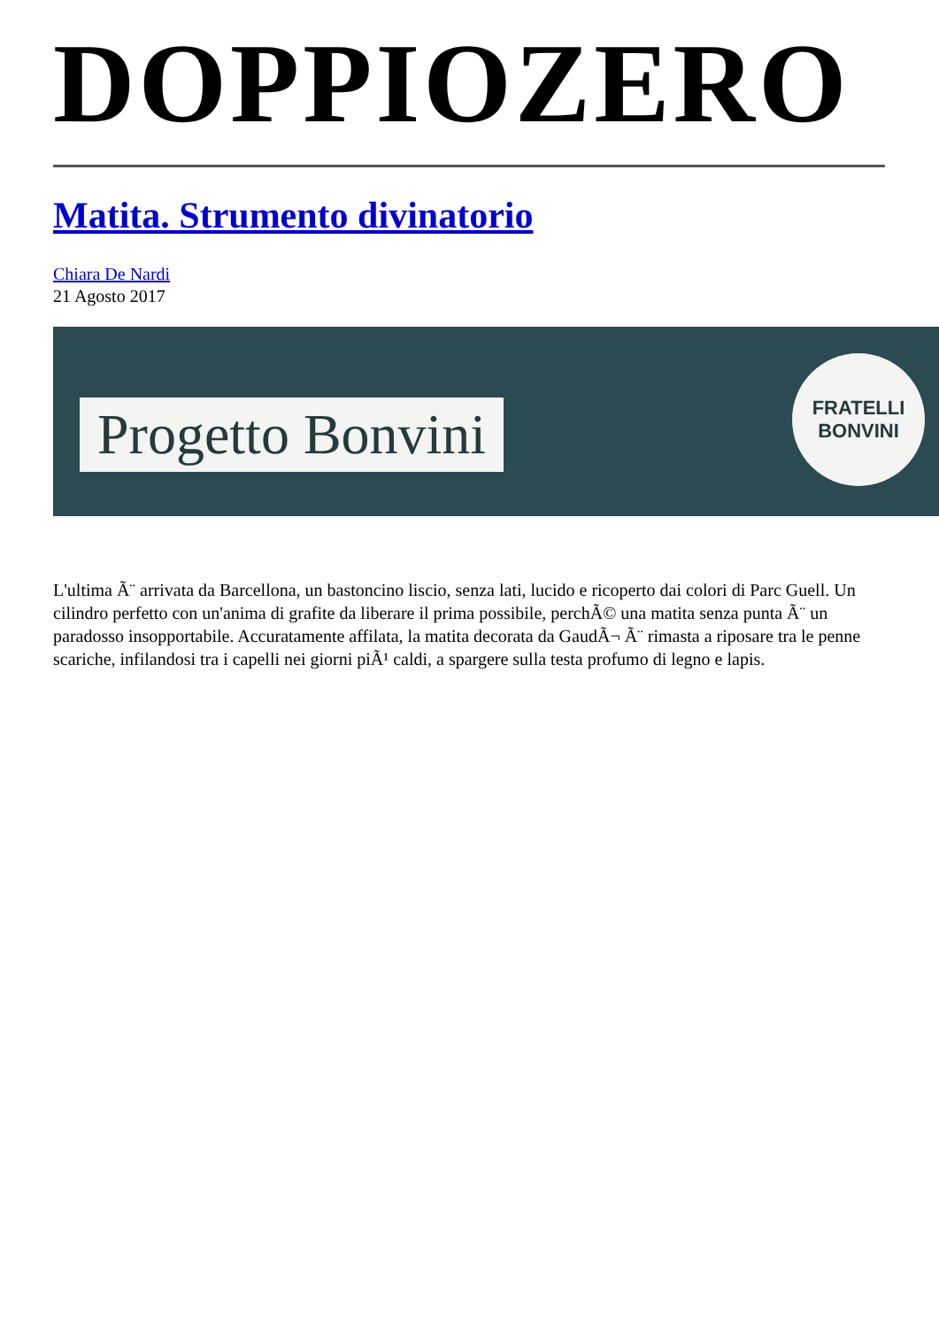DOPPIOZERO
Matita. Strumento divinatorio
Chiara De Nardi
21 Agosto 2017
Progetto Bonvini
FRATELLI
BONVINI
L'ultima Ã¨ arrivata da Barcellona, un bastoncino liscio, senza lati, lucido e ricoperto dai colori di Parc Guell. Un cilindro perfetto con un'anima di grafite da liberare il prima possibile, perchÃ© una matita senza punta Ã¨ un paradosso insopportabile. Accuratamente affilata, la matita decorata da GaudÃ¬ Ã¨ rimasta a riposare tra le penne scariche, infilandosi tra i capelli nei giorni piÃ¹ caldi, a spargere sulla testa profumo di legno e lapis.